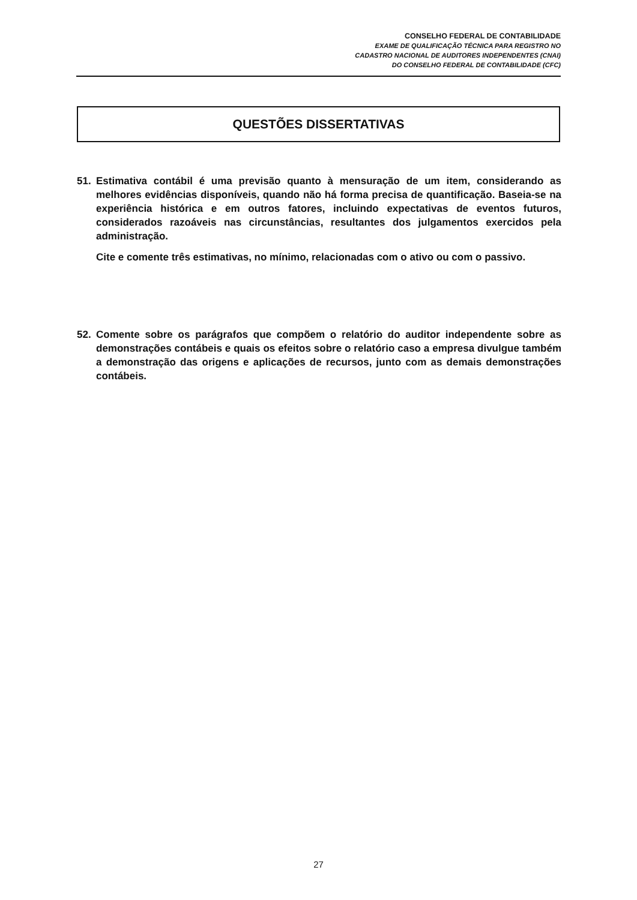CONSELHO FEDERAL DE CONTABILIDADE
EXAME DE QUALIFICAÇÃO TÉCNICA PARA REGISTRO NO
CADASTRO NACIONAL DE AUDITORES INDEPENDENTES (CNAI)
DO CONSELHO FEDERAL DE CONTABILIDADE (CFC)
QUESTÕES DISSERTATIVAS
51.
Estimativa contábil é uma previsão quanto à mensuração de um item, considerando as melhores evidências disponíveis, quando não há forma precisa de quantificação. Baseia-se na experiência histórica e em outros fatores, incluindo expectativas de eventos futuros, considerados razoáveis nas circunstâncias, resultantes dos julgamentos exercidos pela administração.
Cite e comente três estimativas, no mínimo, relacionadas com o ativo ou com o passivo.
52.
Comente sobre os parágrafos que compõem o relatório do auditor independente sobre as demonstrações contábeis e quais os efeitos sobre o relatório caso a empresa divulgue também a demonstração das origens e aplicações de recursos, junto com as demais demonstrações contábeis.
27